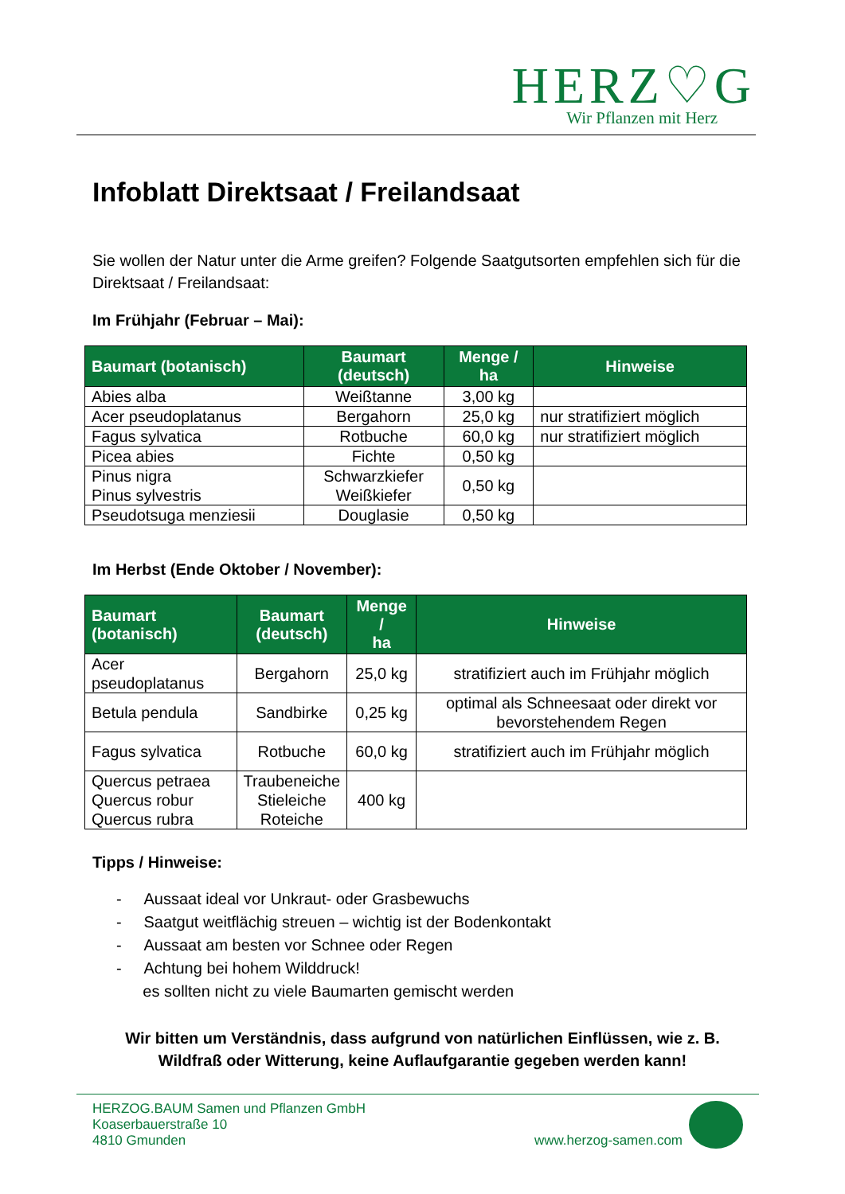HERZ♡G
Wir Pflanzen mit Herz
Infoblatt Direktsaat / Freilandsaat
Sie wollen der Natur unter die Arme greifen? Folgende Saatgutsorten empfehlen sich für die Direktsaat / Freilandsaat:
Im Frühjahr (Februar – Mai):
| Baumart (botanisch) | Baumart (deutsch) | Menge / ha | Hinweise |
| --- | --- | --- | --- |
| Abies alba | Weißtanne | 3,00 kg | |
| Acer pseudoplatanus | Bergahorn | 25,0 kg | nur stratifiziert möglich |
| Fagus sylvatica | Rotbuche | 60,0 kg | nur stratifiziert möglich |
| Picea abies | Fichte | 0,50 kg | |
| Pinus nigra Pinus sylvestris | Schwarzkiefer Weißkiefer | 0,50 kg | |
| Pseudotsuga menziesii | Douglasie | 0,50 kg | |
Im Herbst (Ende Oktober / November):
| Baumart (botanisch) | Baumart (deutsch) | Menge / ha | Hinweise |
| --- | --- | --- | --- |
| Acer pseudoplatanus | Bergahorn | 25,0 kg | stratifiziert auch im Frühjahr möglich |
| Betula pendula | Sandbirke | 0,25 kg | optimal als Schneesaat oder direkt vor bevorstehendem Regen |
| Fagus sylvatica | Rotbuche | 60,0 kg | stratifiziert auch im Frühjahr möglich |
| Quercus petraea Quercus robur Quercus rubra | Traubeneiche Stieleiche Roteiche | 400 kg | |
Tipps / Hinweise:
- Aussaat ideal vor Unkraut- oder Grasbewuchs
- Saatgut weitflächig streuen – wichtig ist der Bodenkontakt
- Aussaat am besten vor Schnee oder Regen
- Achtung bei hohem Wilddruck!
es sollten nicht zu viele Baumarten gemischt werden
Wir bitten um Verständnis, dass aufgrund von natürlichen Einflüssen, wie z. B. Wildfraß oder Witterung, keine Auflaufgarantie gegeben werden kann!
HERZOG.BAUM Samen und Pflanzen GmbH
Koaserbauerstraße 10
4810 Gmunden
www.herzog-samen.com